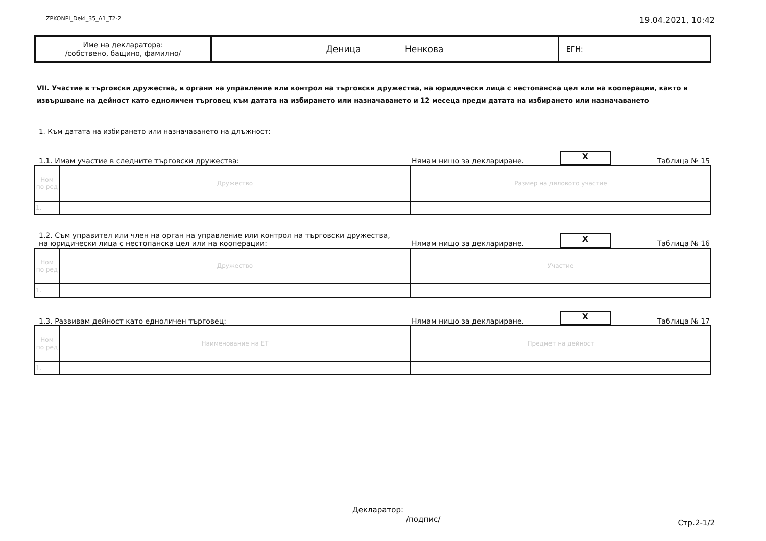ZPKONPI_Dekl_35_A1_T2-2 19.04.2021, 10:42
| Име на декларатора: /собствено, бащино, фамилно/ | Деница Ненкова | ЕГН: |
VII. Участие в търговски дружества, в органи на управление или контрол на търговски дружества, на юридически лица с нестопанска цел или на кооперации, както и извършване на дейност като едноличен търговец към датата на избирането или назначаването и 12 месеца преди датата на избирането или назначаването
1. Към датата на избирането или назначаването на длъжност:
1.1. Имам участие в следните търговски дружества: Нямам нищо за деклариране. X Таблица № 15
| Ном по ред | Дружество | Размер на дяловото участие |
| 1. | | |
1.2. Съм управител или член на орган на управление или контрол на търговски дружества,
на юридически лица с нестопанска цел или на кооперации: Нямам нищо за деклариране. X Таблица № 16
| Ном по ред | Дружество | Участие |
| 1. | | |
1.3. Развивам дейност като едноличен търговец: Нямам нищо за деклариране. X Таблица № 17
| Ном по ред | Наименование на ЕТ | Предмет на дейност |
| 1. | | |
Декларатор:
/подпис/
Стр.2-1/2